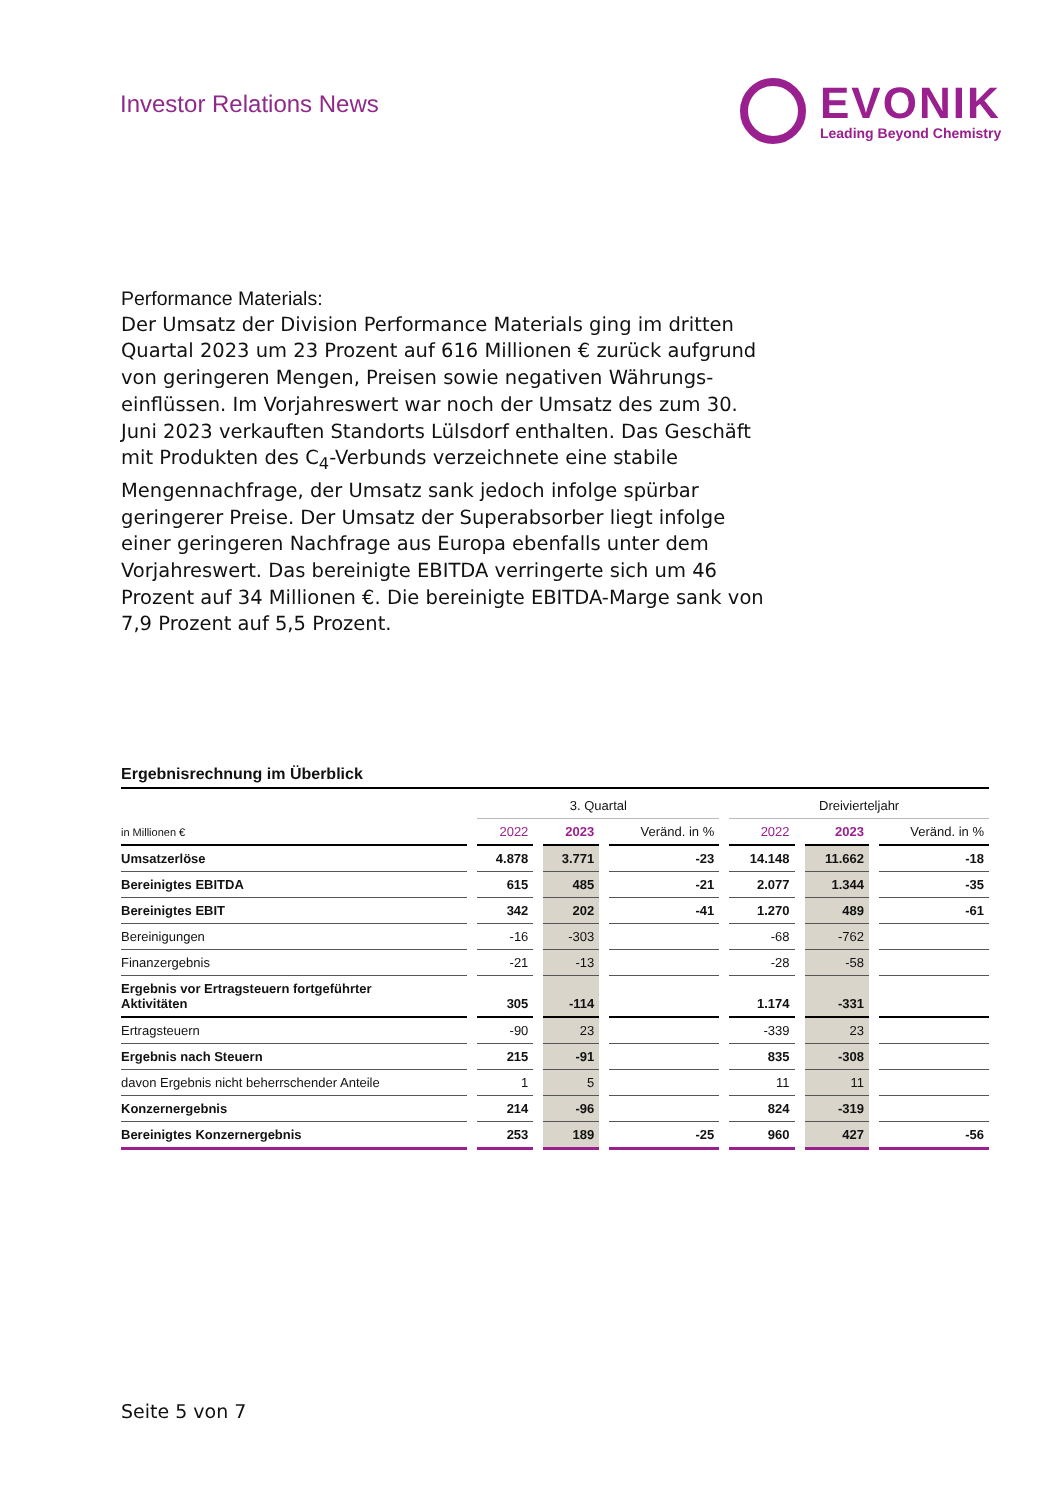Investor Relations News
EVONIK Leading Beyond Chemistry
Performance Materials:
Der Umsatz der Division Performance Materials ging im dritten Quartal 2023 um 23 Prozent auf 616 Millionen € zurück aufgrund von geringeren Mengen, Preisen sowie negativen Währungs­einflüssen. Im Vorjahreswert war noch der Umsatz des zum 30. Juni 2023 verkauften Standorts Lülsdorf enthalten. Das Geschäft mit Produkten des C<sub>4</sub>-Verbunds verzeichnete eine stabile Mengennachfrage, der Umsatz sank jedoch infolge spürbar geringerer Preise. Der Umsatz der Superabsorber liegt infolge einer geringeren Nachfrage aus Europa ebenfalls unter dem Vorjahreswert. Das bereinigte EBITDA verringerte sich um 46 Prozent auf 34 Millionen €. Die bereinigte EBITDA-Marge sank von 7,9 Prozent auf 5,5 Prozent.
Ergebnisrechnung im Überblick
| | 3. Quartal | | | Dreivierteljahr | | |
| --- | --- | --- | --- | --- | --- | --- |
| in Millionen € | 2022 | 2023 | Veränd. in % | 2022 | 2023 | Veränd. in % |
| Umsatzerlöse | 4.878 | 3.771 | -23 | 14.148 | 11.662 | -18 |
| Bereinigtes EBITDA | 615 | 485 | -21 | 2.077 | 1.344 | -35 |
| Bereinigtes EBIT | 342 | 202 | -41 | 1.270 | 489 | -61 |
| Bereinigungen | -16 | -303 | | -68 | -762 | |
| Finanzergebnis | -21 | -13 | | -28 | -58 | |
| Ergebnis vor Ertragsteuern fortgeführter Aktivitäten | 305 | -114 | | 1.174 | -331 | |
| Ertragsteuern | -90 | 23 | | -339 | 23 | |
| Ergebnis nach Steuern | 215 | -91 | | 835 | -308 | |
| davon Ergebnis nicht beherrschender Anteile | 1 | 5 | | 11 | 11 | |
| Konzernergebnis | 214 | -96 | | 824 | -319 | |
| Bereinigtes Konzernergebnis | 253 | 189 | -25 | 960 | 427 | -56 |
Seite 5 von 7